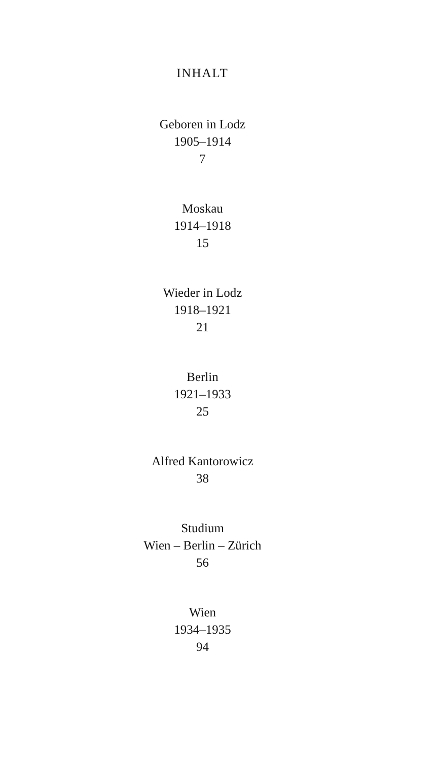INHALT
Geboren in Lodz
1905–1914
7
Moskau
1914–1918
15
Wieder in Lodz
1918–1921
21
Berlin
1921–1933
25
Alfred Kantorowicz
38
Studium
Wien – Berlin – Zürich
56
Wien
1934–1935
94